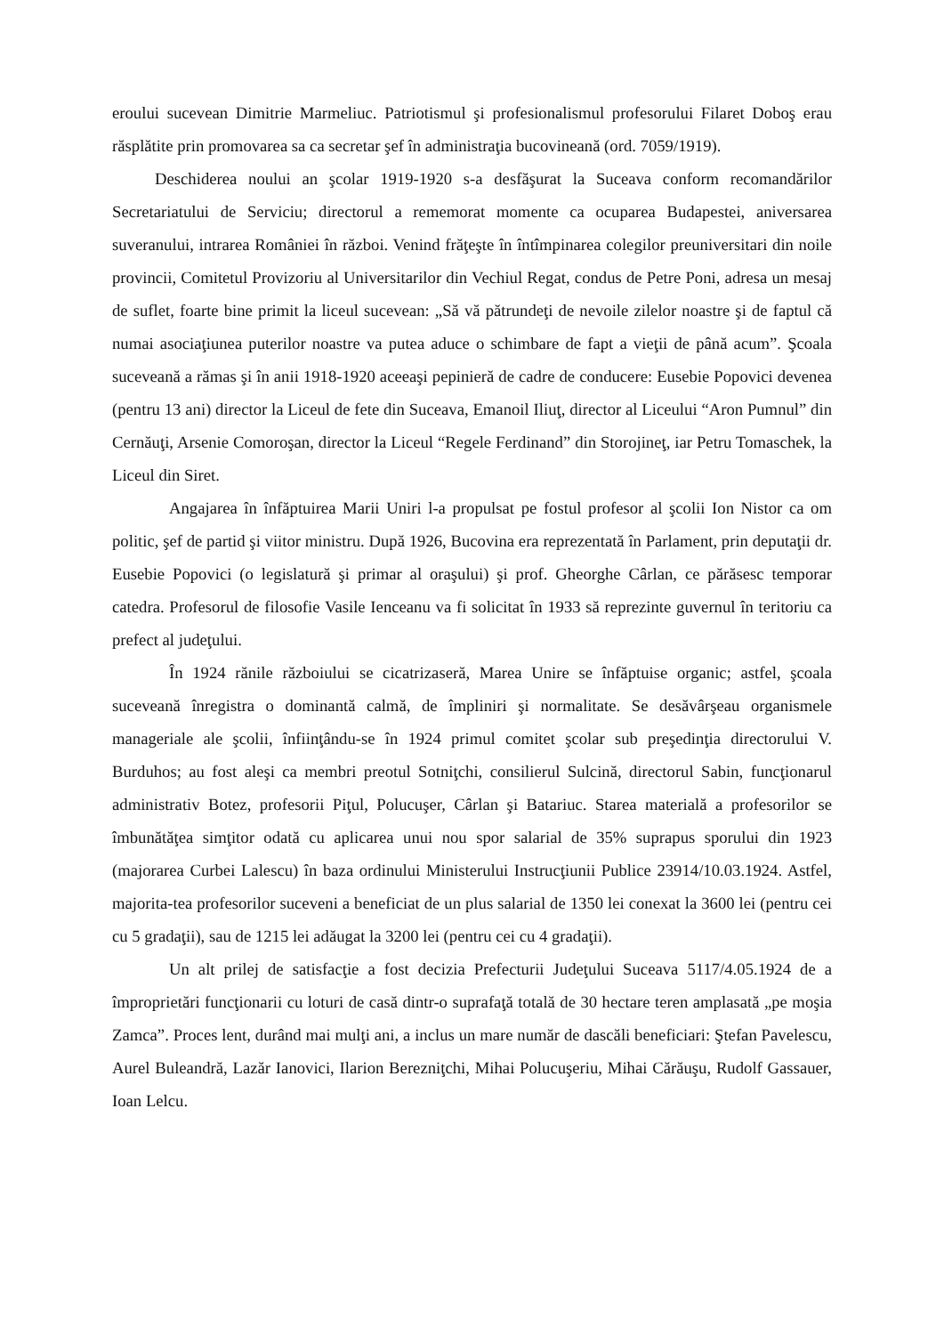eroului sucevean Dimitrie Marmeliuc. Patriotismul şi profesionalismul profesorului Filaret Doboş erau răsplătite prin promovarea sa ca secretar şef în administraţia bucovineană (ord. 7059/1919).
Deschiderea noului an şcolar 1919-1920 s-a desfăşurat la Suceava conform recomandărilor Secretariatului de Serviciu; directorul a rememorat momente ca ocuparea Budapestei, aniversarea suveranului, intrarea României în război. Venind frăţeşte în întîmpinarea colegilor preuniversitari din noile provincii, Comitetul Provizoriu al Universitarilor din Vechiul Regat, condus de Petre Poni, adresa un mesaj de suflet, foarte bine primit la liceul sucevean: „Să vă pătrundeţi de nevoile zilelor noastre şi de faptul că numai asociaţiunea puterilor noastre va putea aduce o schimbare de fapt a vieţii de până acum”. Şcoala suceveană a rămas şi în anii 1918-1920 aceeaşi pepinieră de cadre de conducere: Eusebie Popovici devenea (pentru 13 ani) director la Liceul de fete din Suceava, Emanoil Iliuţ, director al Liceului “Aron Pumnul” din Cernăuţi, Arsenie Comoroşan, director la Liceul “Regele Ferdinand” din Storojineţ, iar Petru Tomaschek, la Liceul din Siret.
Angajarea în înfăptuirea Marii Uniri l-a propulsat pe fostul profesor al şcolii Ion Nistor ca om politic, şef de partid şi viitor ministru. După 1926, Bucovina era reprezentată în Parlament, prin deputaţii dr. Eusebie Popovici (o legislatură şi primar al oraşului) şi prof. Gheorghe Cârlan, ce părăsesc temporar catedra. Profesorul de filosofie Vasile Ienceanu va fi solicitat în 1933 să reprezinte guvernul în teritoriu ca prefect al judeţului.
În 1924 rănile războiului se cicatrizaseră, Marea Unire se înfăptuise organic; astfel, şcoala suceveană înregistra o dominantă calmă, de împliniri şi normalitate. Se desăvârşeau organismele manageriale ale şcolii, înfiinţându-se în 1924 primul comitet şcolar sub preşedinţia directorului V. Burduhos; au fost aleşi ca membri preotul Sotniţchi, consilierul Sulcină, directorul Sabin, funcţionarul administrativ Botez, profesorii Piţul, Polucuşer, Cârlan şi Batariuc. Starea materială a profesorilor se îmbunătăţea simţitor odată cu aplicarea unui nou spor salarial de 35% suprapus sporului din 1923 (majorarea Curbei Lalescu) în baza ordinului Ministerului Instrucţiunii Publice 23914/10.03.1924. Astfel, majorita-tea profesorilor suceveni a beneficiat de un plus salarial de 1350 lei conexat la 3600 lei (pentru cei cu 5 gradaţii), sau de 1215 lei adăugat la 3200 lei (pentru cei cu 4 gradaţii).
Un alt prilej de satisfacţie a fost decizia Prefecturii Judeţului Suceava 5117/4.05.1924 de a împroprietări funcţionarii cu loturi de casă dintr-o suprafaţă totală de 30 hectare teren amplasată „pe moşia Zamca”. Proces lent, durând mai mulţi ani, a inclus un mare număr de dascăli beneficiari: Ştefan Pavelescu, Aurel Buleandră, Lazăr Ianovici, Ilarion Berezniţchi, Mihai Polucuşeriu, Mihai Cărăuşu, Rudolf Gassauer, Ioan Lelcu.